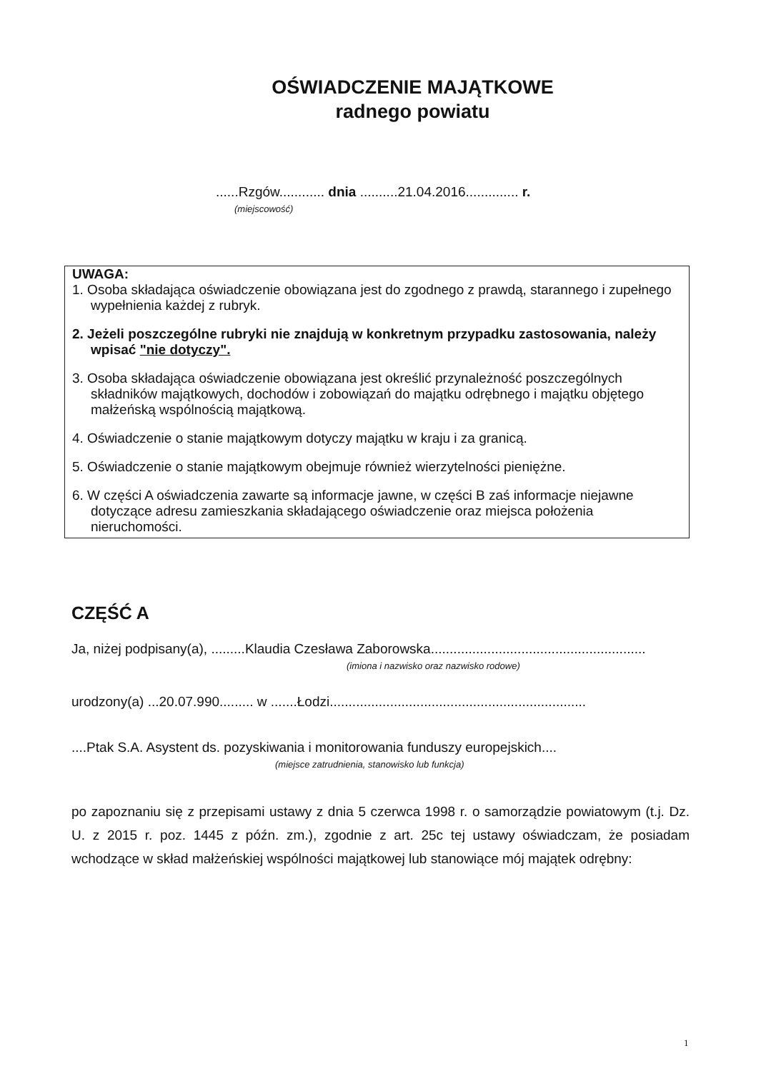OŚWIADCZENIE MAJĄTKOWE
radnego powiatu
......Rzgów............ dnia ..........21.04.2016.............. r.
(miejscowość)
UWAGA:
1. Osoba składająca oświadczenie obowiązana jest do zgodnego z prawdą, starannego i zupełnego wypełnienia każdej z rubryk.
2. Jeżeli poszczególne rubryki nie znajdują w konkretnym przypadku zastosowania, należy wpisać "nie dotyczy".
3. Osoba składająca oświadczenie obowiązana jest określić przynależność poszczególnych składników majątkowych, dochodów i zobowiązań do majątku odrębnego i majątku objętego małżeńską wspólnością majątkową.
4. Oświadczenie o stanie majątkowym dotyczy majątku w kraju i za granicą.
5. Oświadczenie o stanie majątkowym obejmuje również wierzytelności pieniężne.
6. W części A oświadczenia zawarte są informacje jawne, w części B zaś informacje niejawne dotyczące adresu zamieszkania składającego oświadczenie oraz miejsca położenia nieruchomości.
CZĘŚĆ A
Ja, niżej podpisany(a), .........Klaudia Czesława Zaborowska.........................................................
(imiona i nazwisko oraz nazwisko rodowe)
urodzony(a) ...20.07.990......... w .......Łodzi....................................................................
....Ptak S.A. Asystent ds. pozyskiwania i monitorowania funduszy europejskich....
(miejsce zatrudnienia, stanowisko lub funkcja)
po zapoznaniu się z przepisami ustawy z dnia 5 czerwca 1998 r. o samorządzie powiatowym (t.j. Dz. U. z 2015 r. poz. 1445 z późn. zm.), zgodnie z art. 25c tej ustawy oświadczam, że posiadam wchodzące w skład małżeńskiej wspólności majątkowej lub stanowiące mój majątek odrębny:
1